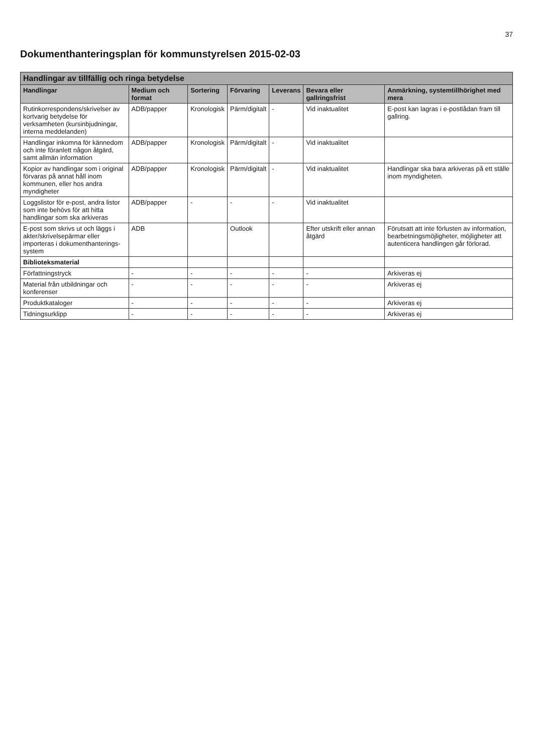37
Dokumenthanteringsplan för kommunstyrelsen 2015-02-03
| Handlingar av tillfällig och ringa betydelse | | | | | | |
| Handlingar | Medium och format | Sortering | Förvaring | Leverans | Bevara eller gallringsfrist | Anmärkning, systemtillhörighet med mera |
| Rutinkorrespondens/skrivelser av kortvarig betydelse för verksamheten (kursinbjudningar, interna meddelanden) | ADB/papper | Kronologisk | Pärm/digitalt | - | Vid inaktualitet | E-post kan lagras i e-postlådan fram till gallring. |
| Handlingar inkomna för kännedom och inte föranlett någon åtgärd, samt allmän information | ADB/papper | Kronologisk | Pärm/digitalt | - | Vid inaktualitet | |
| Kopior av handlingar som i original förvaras på annat håll inom kommunen, eller hos andra myndigheter | ADB/papper | Kronologisk | Pärm/digitalt | - | Vid inaktualitet | Handlingar ska bara arkiveras på ett ställe inom myndigheten. |
| Loggslistor för e-post, andra listor som inte behövs för att hitta handlingar som ska arkiveras | ADB/papper | - | - | - | Vid inaktualitet | |
| E-post som skrivs ut och läggs i akter/skrivelsepärmar eller importeras i dokumenthanterings-system | ADB | | Outlook | | Efter utskrift eller annan åtgärd | Förutsatt att inte förlusten av information, bearbetningsmöjligheter, möjligheter att autenticera handlingen går förlorad. |
| Biblioteksmaterial | | | | | | |
| Författningstryck | - | - | - | - | - | Arkiveras ej |
| Material från utbildningar och konferenser | - | - | - | - | - | Arkiveras ej |
| Produktkataloger | - | - | - | - | - | Arkiveras ej |
| Tidningsurklipp | - | - | - | - | - | Arkiveras ej |